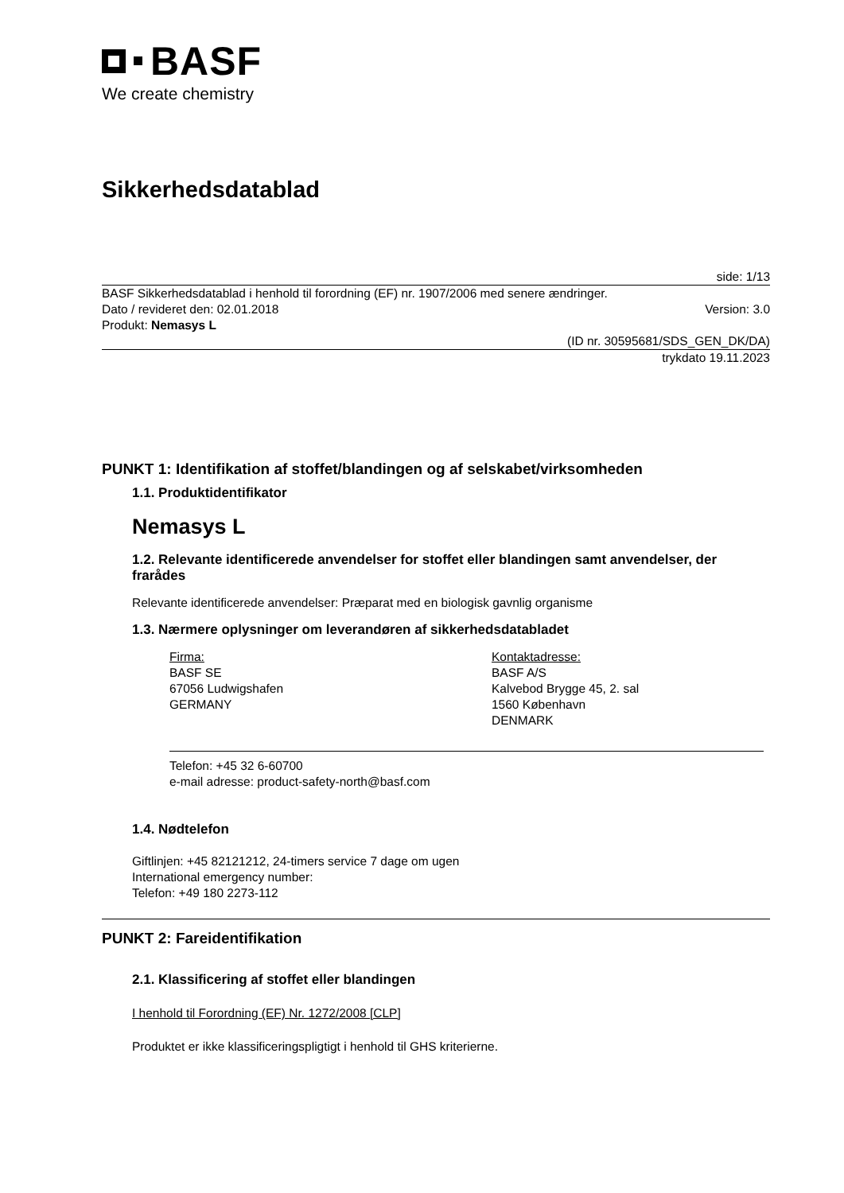BASF
We create chemistry
Sikkerhedsdatablad
side: 1/13
BASF Sikkerhedsdatablad i henhold til forordning (EF) nr. 1907/2006 med senere ændringer.
Dato / revideret den: 02.01.2018 Version: 3.0
Produkt: Nemasys L
(ID nr. 30595681/SDS_GEN_DK/DA)
trykdato 19.11.2023
PUNKT 1: Identifikation af stoffet/blandingen og af selskabet/virksomheden
1.1. Produktidentifikator
Nemasys L
1.2. Relevante identificerede anvendelser for stoffet eller blandingen samt anvendelser, der frarådes
Relevante identificerede anvendelser: Præparat med en biologisk gavnlig organisme
1.3. Nærmere oplysninger om leverandøren af sikkerhedsdatabladet
Firma:
BASF SE
67056 Ludwigshafen
GERMANY
Kontaktadresse:
BASF A/S
Kalvebod Brygge 45, 2. sal
1560 København
DENMARK
Telefon: +45 32 6-60700
e-mail adresse: product-safety-north@basf.com
1.4. Nødtelefon
Giftlinjen: +45 82121212, 24-timers service 7 dage om ugen
International emergency number:
Telefon: +49 180 2273-112
PUNKT 2: Fareidentifikation
2.1. Klassificering af stoffet eller blandingen
I henhold til Forordning (EF) Nr. 1272/2008 [CLP]
Produktet er ikke klassificeringspligtigt i henhold til GHS kriterierne.